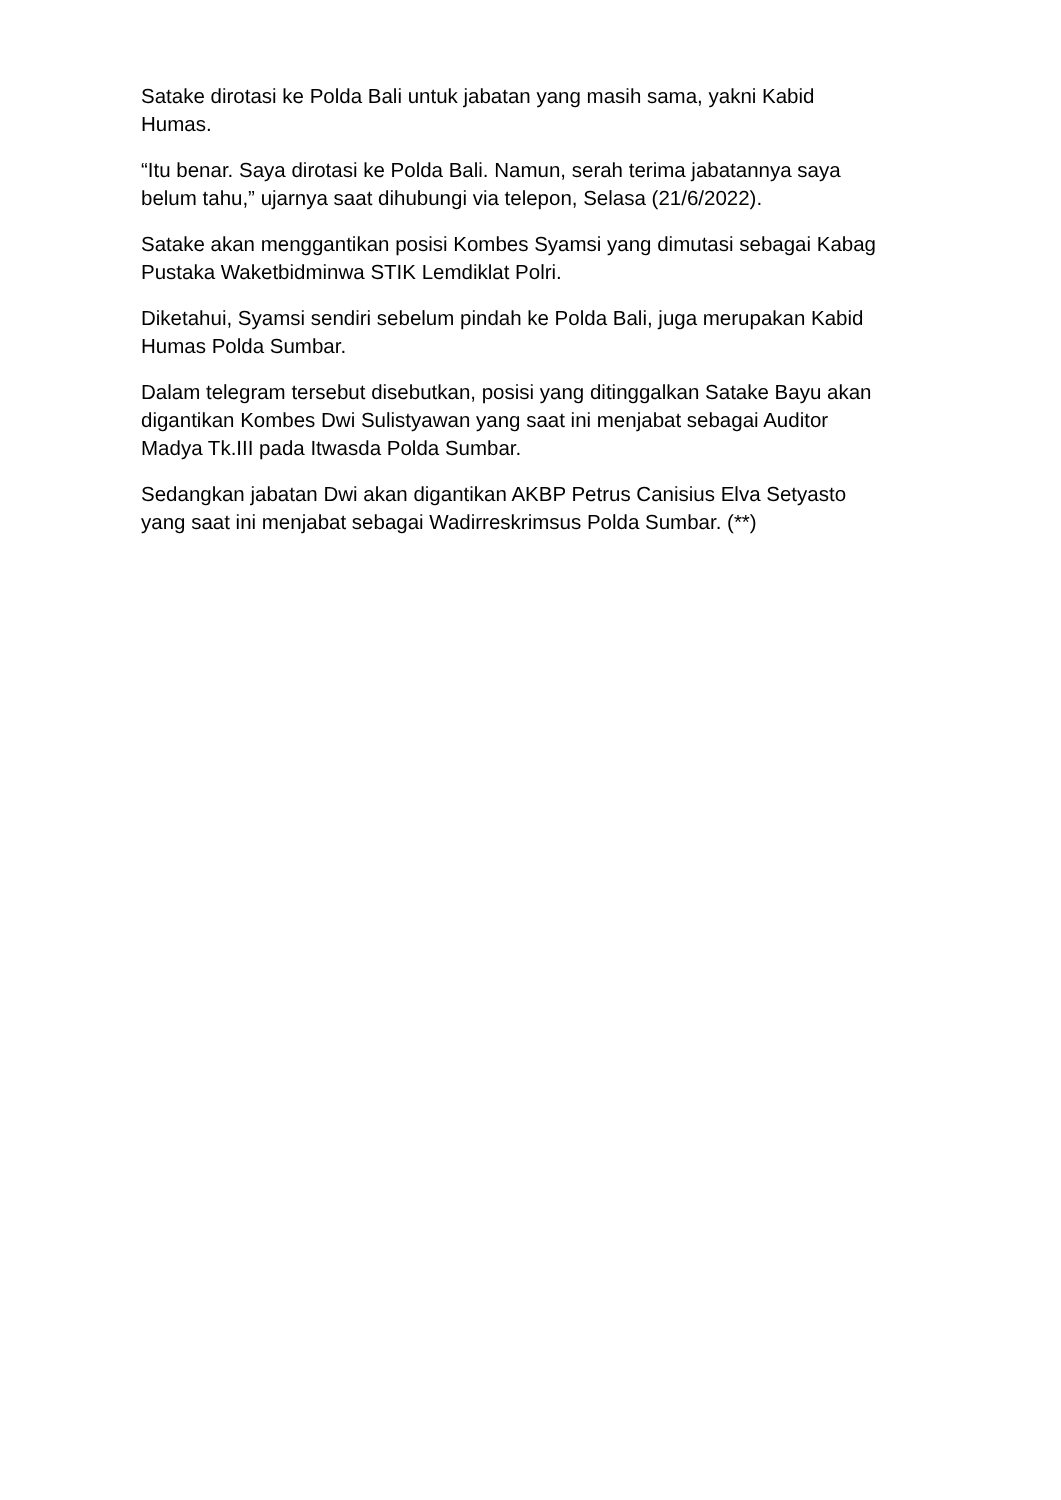Satake dirotasi ke Polda Bali untuk jabatan yang masih sama, yakni Kabid
Humas.
“Itu benar. Saya dirotasi ke Polda Bali. Namun, serah terima jabatannya saya
belum tahu,” ujarnya saat dihubungi via telepon, Selasa (21/6/2022).
Satake akan menggantikan posisi Kombes Syamsi yang dimutasi sebagai Kabag
Pustaka Waketbidminwa STIK Lemdiklat Polri.
Diketahui, Syamsi sendiri sebelum pindah ke Polda Bali, juga merupakan Kabid
Humas Polda Sumbar.
Dalam telegram tersebut disebutkan, posisi yang ditinggalkan Satake Bayu akan
digantikan Kombes Dwi Sulistyawan yang saat ini menjabat sebagai Auditor
Madya Tk.III pada Itwasda Polda Sumbar.
Sedangkan jabatan Dwi akan digantikan AKBP Petrus Canisius Elva Setyasto
yang saat ini menjabat sebagai Wadirreskrimsus Polda Sumbar. (**)